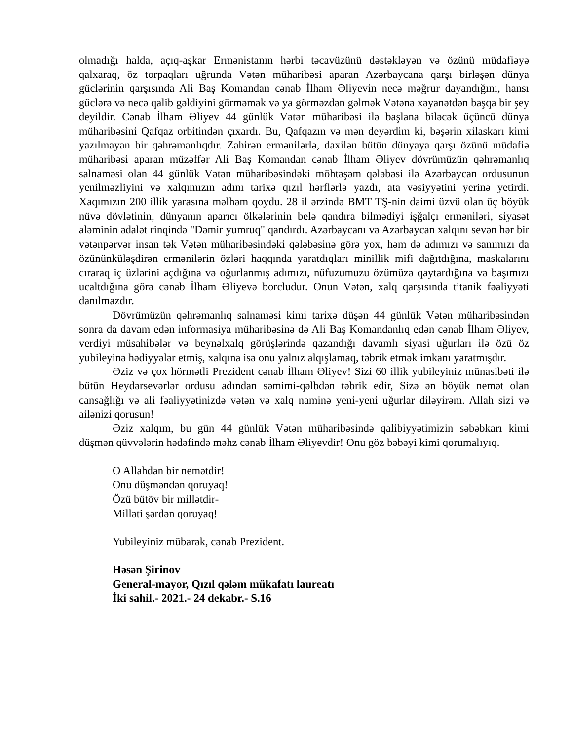olmadığı halda, açıq-aşkar Ermənistanın hərbi təcavüzünü dəstəkləyən və özünü müdafiəyə qalxaraq, öz torpaqları uğrunda Vətən müharibəsi aparan Azərbaycana qarşı birləşən dünya güclərinin qarşısında Ali Baş Komandan cənab İlham Əliyevin necə məğrur dayandığını, hansı güclərə və necə qalib gəldiyini görməmək və ya görməzdən gəlmək Vətənə xəyanətdən başqa bir şey deyildir. Cənab İlham Əliyev 44 günlük Vətən müharibəsi ilə başlana biləcək üçüncü dünya müharibəsini Qafqaz orbitindən çıxardı. Bu, Qafqazın və mən deyərdim ki, bəşərin xilaskarı kimi yazılmayan bir qəhrəmanlıqdır. Zahirən ermənilərlə, daxilən bütün dünyaya qarşı özünü müdafiə müharibəsi aparan müzəffər Ali Baş Komandan cənab İlham Əliyev dövrümüzün qəhrəmanlıq salnaməsi olan 44 günlük Vətən müharibəsindəki möhtəşəm qələbəsi ilə Azərbaycan ordusunun yenilməzliyini və xalqımızın adını tarixə qızıl hərflərlə yazdı, ata vəsiyyətini yerinə yetirdi. Xaqımızın 200 illik yarasına məlhəm qoydu. 28 il ərzində BMT TŞ-nin daimi üzvü olan üç böyük nüvə dövlətinin, dünyanın aparıcı ölkələrinin belə qandıra bilmədiyi işğalçı erməniləri, siyasət aləminin ədalət rinqində "Dəmir yumruq" qandırdı. Azərbaycanı və Azərbaycan xalqını sevən hər bir vətənpərvər insan tək Vətən müharibəsindəki qələbəsinə görə yox, həm də adımızı və sanımızı da özününküləşdirən ermənilərin özləri haqqında yaratdıqları minillik mifi dağıtdığına, maskalarını cıraraq iç üzlərini açdığına və oğurlanmış adımızı, nüfuzumuzu özümüzə qaytardığına və başımızı ucaltdığına görə cənab İlham Əliyevə borcludur. Onun Vətən, xalq qarşısında titanik fəaliyyəti danılmazdır.
Dövrümüzün qəhrəmanlıq salnaməsi kimi tarixə düşən 44 günlük Vətən müharibəsindən sonra da davam edən informasiya müharibəsinə də Ali Baş Komandanlıq edən cənab İlham Əliyev, verdiyi müsahibələr və beynəlxalq görüşlərində qazandığı davamlı siyasi uğurları ilə özü öz yubileyinə hədiyyələr etmiş, xalqına isə onu yalnız alqışlamaq, təbrik etmək imkanı yaratmışdır.
Əziz və çox hörmətli Prezident cənab İlham Əliyev! Sizi 60 illik yubileyiniz münasibəti ilə bütün Heydərsevərlər ordusu adından səmimi-qəlbdən təbrik edir, Sizə ən böyük nemət olan cansağlığı və ali fəaliyyətinizdə vətən və xalq naminə yeni-yeni uğurlar diləyirəm. Allah sizi və ailənizi qorusun!
Əziz xalqım, bu gün 44 günlük Vətən müharibəsində qalibiyyətimizin səbəbkarı kimi düşmən qüvvələrin hədəfində məhz cənab İlham Əliyevdir! Onu göz bəbəyi kimi qorumalıyıq.
O Allahdan bir nemətdir!
Onu düşməndən qoruyaq!
Özü bütöv bir millətdir-
Milləti şərdən qoruyaq!
Yubileyiniz mübarək, cənab Prezident.
Həsən Şirinov
General-mayor, Qızıl qələm mükafatı laureatı
İki sahil.- 2021.- 24 dekabr.- S.16